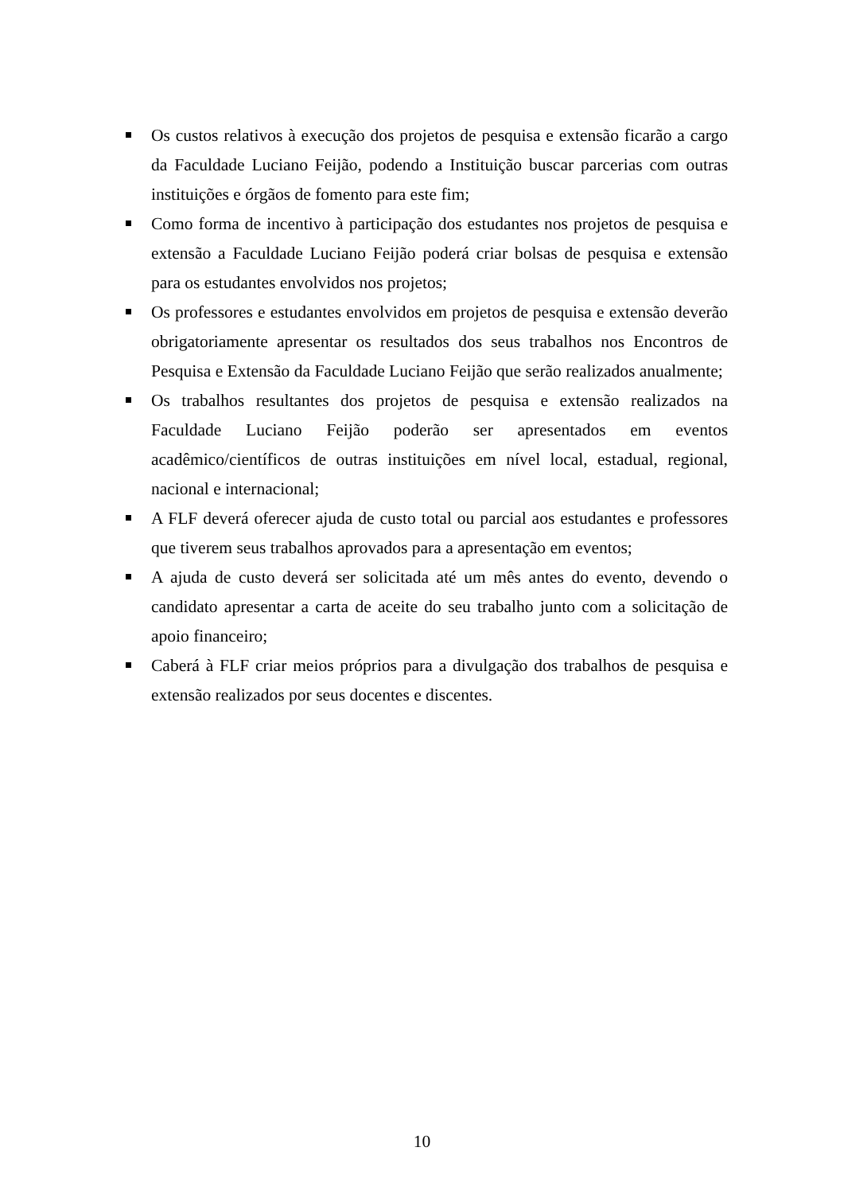Os custos relativos à execução dos projetos de pesquisa e extensão ficarão a cargo da Faculdade Luciano Feijão, podendo a Instituição buscar parcerias com outras instituições e órgãos de fomento para este fim;
Como forma de incentivo à participação dos estudantes nos projetos de pesquisa e extensão a Faculdade Luciano Feijão poderá criar bolsas de pesquisa e extensão para os estudantes envolvidos nos projetos;
Os professores e estudantes envolvidos em projetos de pesquisa e extensão deverão obrigatoriamente apresentar os resultados dos seus trabalhos nos Encontros de Pesquisa e Extensão da Faculdade Luciano Feijão que serão realizados anualmente;
Os trabalhos resultantes dos projetos de pesquisa e extensão realizados na Faculdade Luciano Feijão poderão ser apresentados em eventos acadêmico/científicos de outras instituições em nível local, estadual, regional, nacional e internacional;
A FLF deverá oferecer ajuda de custo total ou parcial aos estudantes e professores que tiverem seus trabalhos aprovados para a apresentação em eventos;
A ajuda de custo deverá ser solicitada até um mês antes do evento, devendo o candidato apresentar a carta de aceite do seu trabalho junto com a solicitação de apoio financeiro;
Caberá à FLF criar meios próprios para a divulgação dos trabalhos de pesquisa e extensão realizados por seus docentes e discentes.
10